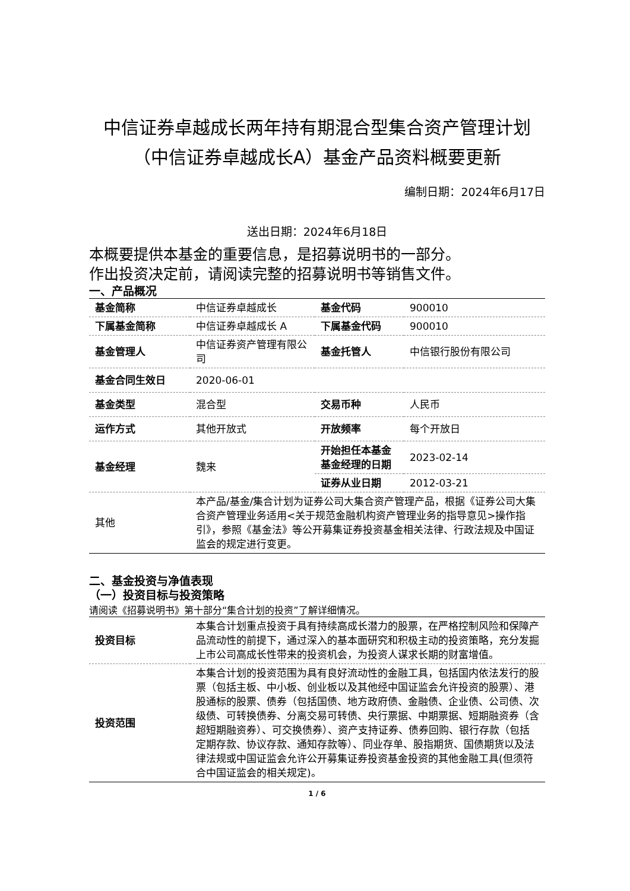中信证券卓越成长两年持有期混合型集合资产管理计划（中信证券卓越成长A）基金产品资料概要更新
编制日期：2024年6月17日
送出日期：2024年6月18日
本概要提供本基金的重要信息，是招募说明书的一部分。
作出投资决定前，请阅读完整的招募说明书等销售文件。
一、产品概况
| 基金简称 | 中信证券卓越成长 | 基金代码 | 900010 |
| 下属基金简称 | 中信证券卓越成长 A | 下属基金代码 | 900010 |
| 基金管理人 | 中信证券资产管理有限公司 | 基金托管人 | 中信银行股份有限公司 |
| 基金合同生效日 | 2020-06-01 | | |
| 基金类型 | 混合型 | 交易币种 | 人民币 |
| 运作方式 | 其他开放式 | 开放频率 | 每个开放日 |
| 基金经理 | 魏来 | 开始担任本基金基金经理的日期 | 2023-02-14 |
| | | 证券从业日期 | 2012-03-21 |
| 其他 | 本产品/基金/集合计划为证券公司大集合资产管理产品，根据《证券公司大集合资产管理业务适用<关于规范金融机构资产管理业务的指导意见>操作指引》，参照《基金法》等公开募集证券投资基金相关法律、行政法规及中国证监会的规定进行变更。 | | |
二、基金投资与净值表现
（一）投资目标与投资策略
请阅读《招募说明书》第十部分“集合计划的投资”了解详细情况。
| 投资目标 | 本集合计划重点投资于具有持续高成长潜力的股票，在严格控制风险和保障产品流动性的前提下，通过深入的基本面研究和积极主动的投资策略，充分发掘上市公司高成长性带来的投资机会，为投资人谋求长期的财富增值。 |
| 投资范围 | 本集合计划的投资范围为具有良好流动性的金融工具，包括国内依法发行的股票（包括主板、中小板、创业板以及其他经中国证监会允许投资的股票）、港股通标的股票、债券（包括国债、地方政府债、金融债、企业债、公司债、次级债、可转换债券、分离交易可转债、央行票据、中期票据、短期融资券（含超短期融资券）、可交换债券）、资产支持证券、债券回购、银行存款（包括定期存款、协议存款、通知存款等）、同业存单、股指期货、国债期货以及法律法规或中国证监会允许公开募集证券投资基金投资的其他金融工具(但须符合中国证监会的相关规定)。 |
1 / 6